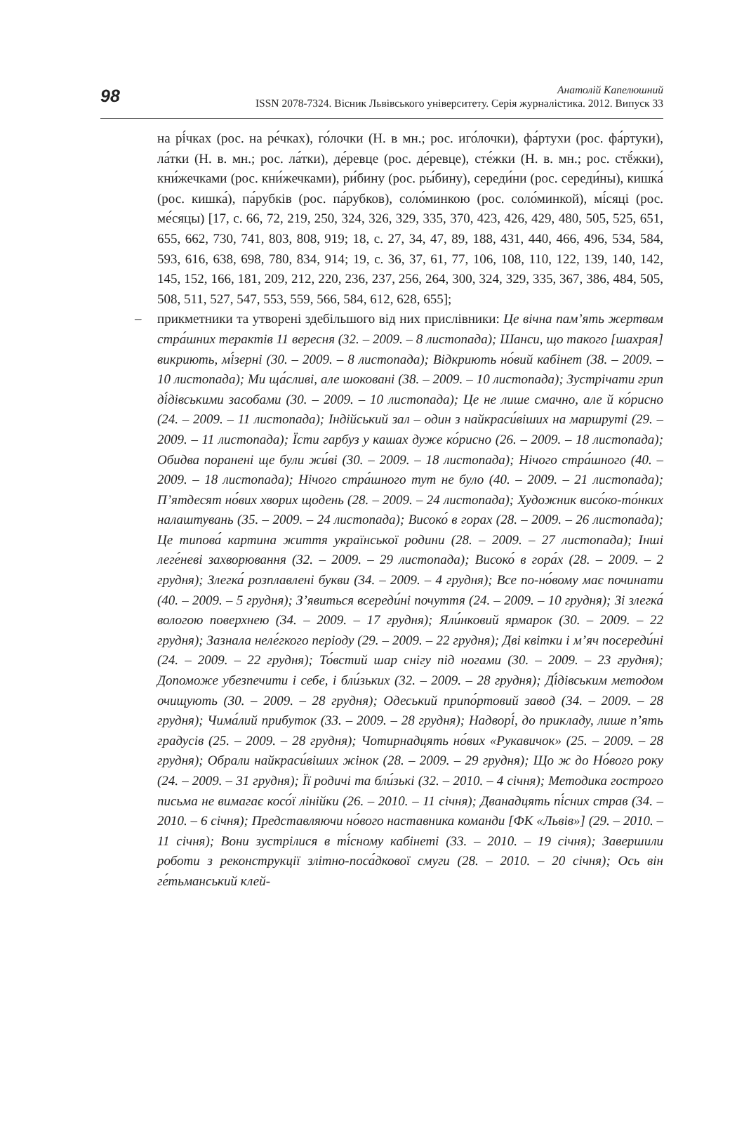98
Анатолій Капелюшний
ISSN 2078-7324. Вісник Львівського університету. Серія журналістика. 2012. Випуск 33
на рі́чках (рос. на ре́чках), го́лочки (Н. в мн.; рос. иго́лочки), фа́ртухи (рос. фа́ртуки), ла́тки (Н. в. мн.; рос. ла́тки), де́ревце (рос. де́ревце), сте́жки (Н. в. мн.; рос. стё́жки), кни́жечками (рос. кни́жечками), ри́бину (рос. ры́бину), середи́ни (рос. середи́ны), кишка́ (рос. кишка́), па́рубків (рос. па́рубков), соло́минкою (рос. соло́минкой), мі́сяці (рос. ме́сяцы) [17, с. 66, 72, 219, 250, 324, 326, 329, 335, 370, 423, 426, 429, 480, 505, 525, 651, 655, 662, 730, 741, 803, 808, 919; 18, с. 27, 34, 47, 89, 188, 431, 440, 466, 496, 534, 584, 593, 616, 638, 698, 780, 834, 914; 19, с. 36, 37, 61, 77, 106, 108, 110, 122, 139, 140, 142, 145, 152, 166, 181, 209, 212, 220, 236, 237, 256, 264, 300, 324, 329, 335, 367, 386, 484, 505, 508, 511, 527, 547, 553, 559, 566, 584, 612, 628, 655];
– прикметники та утворені здебільшого від них прислівники: Це вічна пам’ять жертвам стра́шних терактів 11 вересня (32. – 2009. – 8 листопада); Шанси, що такого [шахрая] викриють, мі́зерні (30. – 2009. – 8 листопада); Відкриють но́вий кабінет (38. – 2009. – 10 листопада); Ми ща́сливі, але шоковані (38. – 2009. – 10 листопада); Зустрічати грип ді́дівськими засобами (30. – 2009. – 10 листопада); Це не лише смачно, але й ко́рисно (24. – 2009. – 11 листопада); Індійський зал – один з найкраси́віших на маршруті (29. – 2009. – 11 листопада); Їсти гарбуз у кашах дуже ко́рисно (26. – 2009. – 18 листопада); Обидва поранені ще були жи́ві (30. – 2009. – 18 листопада); Нічого стра́шного (40. – 2009. – 18 листопада); Нічого стра́шного тут не було (40. – 2009. – 21 листопада); П’ятдесят но́вих хворих щодень (28. – 2009. – 24 листопада); Художник висо́ко-то́нких налаштувань (35. – 2009. – 24 листопада); Високо́ в горах (28. – 2009. – 26 листопада); Це типова́ картина життя української родини (28. – 2009. – 27 листопада); Інші леге́неві захворювання (32. – 2009. – 29 листопада); Високо́ в гора́х (28. – 2009. – 2 грудня); Злегка́ розплавлені букви (34. – 2009. – 4 грудня); Все по-но́вому має починати (40. – 2009. – 5 грудня); З’явиться всереди́ні почуття (24. – 2009. – 10 грудня); Зі злегка́ вологою поверхнею (34. – 2009. – 17 грудня); Яли́нковий ярмарок (30. – 2009. – 22 грудня); Зазнала неле́гкого періоду (29. – 2009. – 22 грудня); Дві квітки і м’яч посереди́ні (24. – 2009. – 22 грудня); То́встий шар снігу під ногами (30. – 2009. – 23 грудня); Допоможе убезпечити і себе, і бли́зьких (32. – 2009. – 28 грудня); Ді́дівським методом очищують (30. – 2009. – 28 грудня); Одеський припо́ртовий завод (34. – 2009. – 28 грудня); Чима́лий прибуток (33. – 2009. – 28 грудня); Надворі́, до прикладу, лише п’ять градусів (25. – 2009. – 28 грудня); Чотирнадцять но́вих «Рукавичок» (25. – 2009. – 28 грудня); Обрали найкраси́віших жінок (28. – 2009. – 29 грудня); Що ж до Но́вого року (24. – 2009. – 31 грудня); Її родичі та бли́зькі (32. – 2010. – 4 січня); Методика гострого письма не вимагає косо́ї лінійки (26. – 2010. – 11 січня); Дванадцять пі́сних страв (34. – 2010. – 6 січня); Представляючи но́вого наставника команди [ФК «Львів»] (29. – 2010. – 11 січня); Вони зустрілися в ті́сному кабінеті (33. – 2010. – 19 січня); Завершили роботи з реконструкції злітно-поса́дкової смуги (28. – 2010. – 20 січня); Ось він ге́тьманський клей-